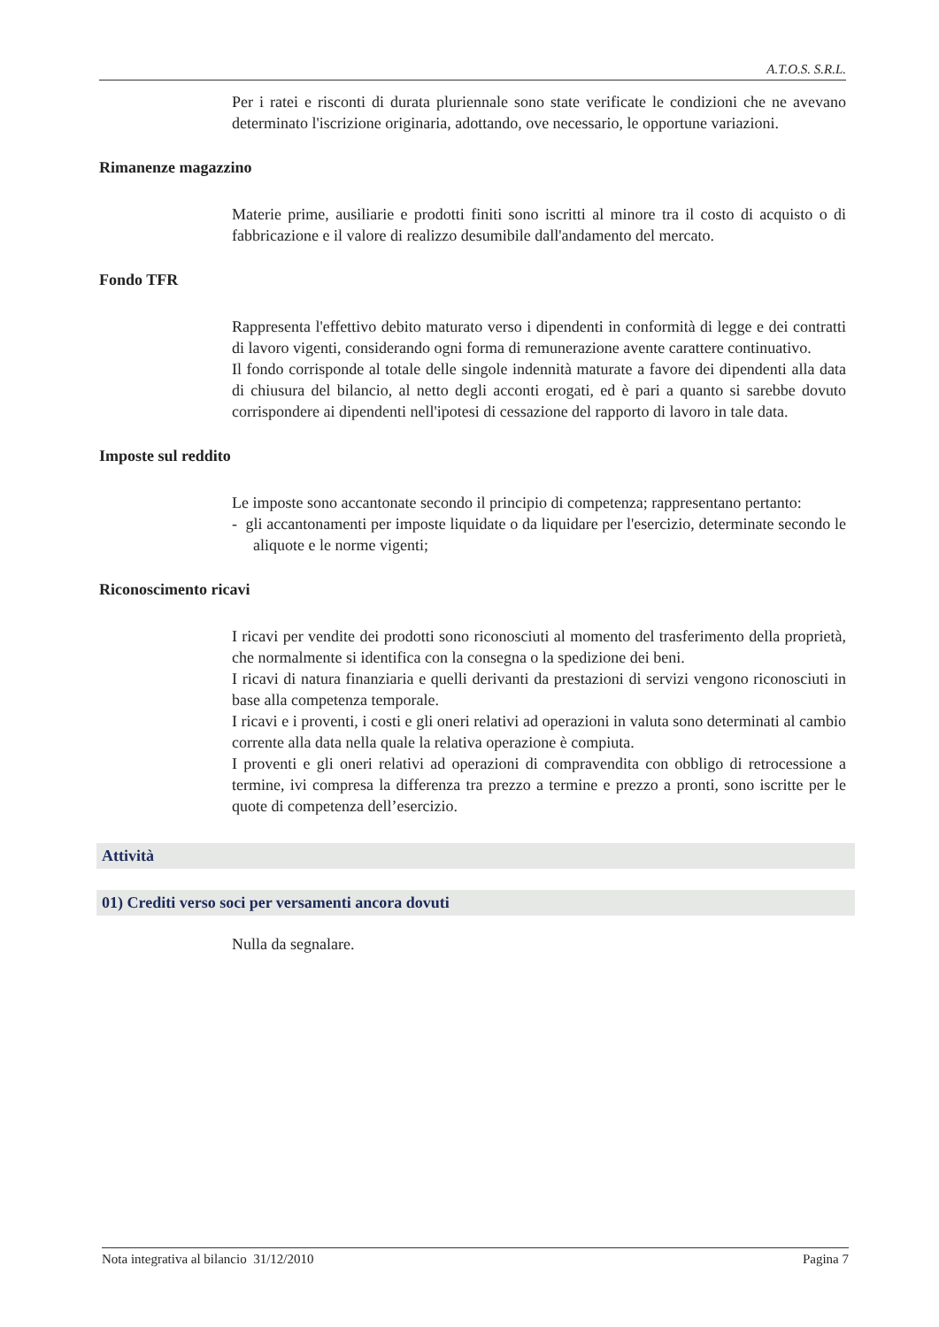A.T.O.S. S.R.L.
Per i ratei e risconti di durata pluriennale sono state verificate le condizioni che ne avevano determinato l'iscrizione originaria, adottando, ove necessario, le opportune variazioni.
Rimanenze magazzino
Materie prime, ausiliarie e prodotti finiti sono iscritti al minore tra il costo di acquisto o di fabbricazione e il valore di realizzo desumibile dall'andamento del mercato.
Fondo TFR
Rappresenta l'effettivo debito maturato verso i dipendenti in conformità di legge e dei contratti di lavoro vigenti, considerando ogni forma di remunerazione avente carattere continuativo.
Il fondo corrisponde al totale delle singole indennità maturate a favore dei dipendenti alla data di chiusura del bilancio, al netto degli acconti erogati, ed è pari a quanto si sarebbe dovuto corrispondere ai dipendenti nell'ipotesi di cessazione del rapporto di lavoro in tale data.
Imposte sul reddito
Le imposte sono accantonate secondo il principio di competenza; rappresentano pertanto:
- gli accantonamenti per imposte liquidate o da liquidare per l'esercizio, determinate secondo le aliquote e le norme vigenti;
Riconoscimento ricavi
I ricavi per vendite dei prodotti sono riconosciuti al momento del trasferimento della proprietà, che normalmente si identifica con la consegna o la spedizione dei beni.
I ricavi di natura finanziaria e quelli derivanti da prestazioni di servizi vengono riconosciuti in base alla competenza temporale.
I ricavi e i proventi, i costi e gli oneri relativi ad operazioni in valuta sono determinati al cambio corrente alla data nella quale la relativa operazione è compiuta.
I proventi e gli oneri relativi ad operazioni di compravendita con obbligo di retrocessione a termine, ivi compresa la differenza tra prezzo a termine e prezzo a pronti, sono iscritte per le quote di competenza dell’esercizio.
Attività
01) Crediti verso soci per versamenti ancora dovuti
Nulla da segnalare.
Nota integrativa al bilancio 31/12/2010 Pagina 7